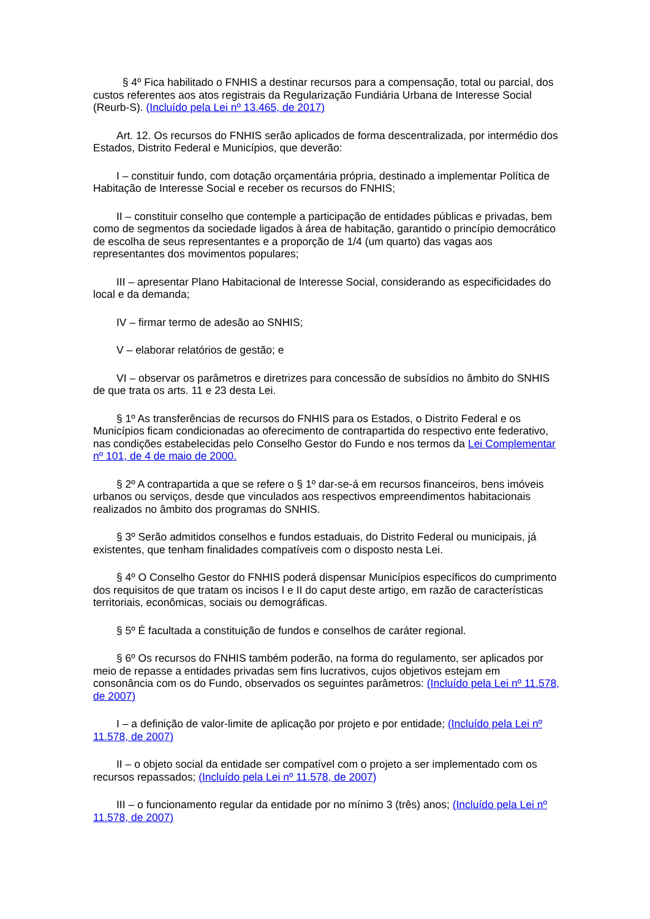§ 4º Fica habilitado o FNHIS a destinar recursos para a compensação, total ou parcial, dos custos referentes aos atos registrais da Regularização Fundiária Urbana de Interesse Social (Reurb-S). (Incluído pela Lei nº 13.465, de 2017)
Art. 12. Os recursos do FNHIS serão aplicados de forma descentralizada, por intermédio dos Estados, Distrito Federal e Municípios, que deverão:
I – constituir fundo, com dotação orçamentária própria, destinado a implementar Política de Habitação de Interesse Social e receber os recursos do FNHIS;
II – constituir conselho que contemple a participação de entidades públicas e privadas, bem como de segmentos da sociedade ligados à área de habitação, garantido o princípio democrático de escolha de seus representantes e a proporção de 1/4 (um quarto) das vagas aos representantes dos movimentos populares;
III – apresentar Plano Habitacional de Interesse Social, considerando as especificidades do local e da demanda;
IV – firmar termo de adesão ao SNHIS;
V – elaborar relatórios de gestão; e
VI – observar os parâmetros e diretrizes para concessão de subsídios no âmbito do SNHIS de que trata os arts. 11 e 23 desta Lei.
§ 1º As transferências de recursos do FNHIS para os Estados, o Distrito Federal e os Municípios ficam condicionadas ao oferecimento de contrapartida do respectivo ente federativo, nas condições estabelecidas pelo Conselho Gestor do Fundo e nos termos da Lei Complementar nº 101, de 4 de maio de 2000.
§ 2º A contrapartida a que se refere o § 1º dar-se-á em recursos financeiros, bens imóveis urbanos ou serviços, desde que vinculados aos respectivos empreendimentos habitacionais realizados no âmbito dos programas do SNHIS.
§ 3º Serão admitidos conselhos e fundos estaduais, do Distrito Federal ou municipais, já existentes, que tenham finalidades compatíveis com o disposto nesta Lei.
§ 4º O Conselho Gestor do FNHIS poderá dispensar Municípios específicos do cumprimento dos requisitos de que tratam os incisos I e II do caput deste artigo, em razão de características territoriais, econômicas, sociais ou demográficas.
§ 5º É facultada a constituição de fundos e conselhos de caráter regional.
§ 6º Os recursos do FNHIS também poderão, na forma do regulamento, ser aplicados por meio de repasse a entidades privadas sem fins lucrativos, cujos objetivos estejam em consonância com os do Fundo, observados os seguintes parâmetros: (Incluído pela Lei nº 11.578, de 2007)
I – a definição de valor-limite de aplicação por projeto e por entidade; (Incluído pela Lei nº 11.578, de 2007)
II – o objeto social da entidade ser compatível com o projeto a ser implementado com os recursos repassados; (Incluído pela Lei nº 11.578, de 2007)
III – o funcionamento regular da entidade por no mínimo 3 (três) anos; (Incluído pela Lei nº 11.578, de 2007)